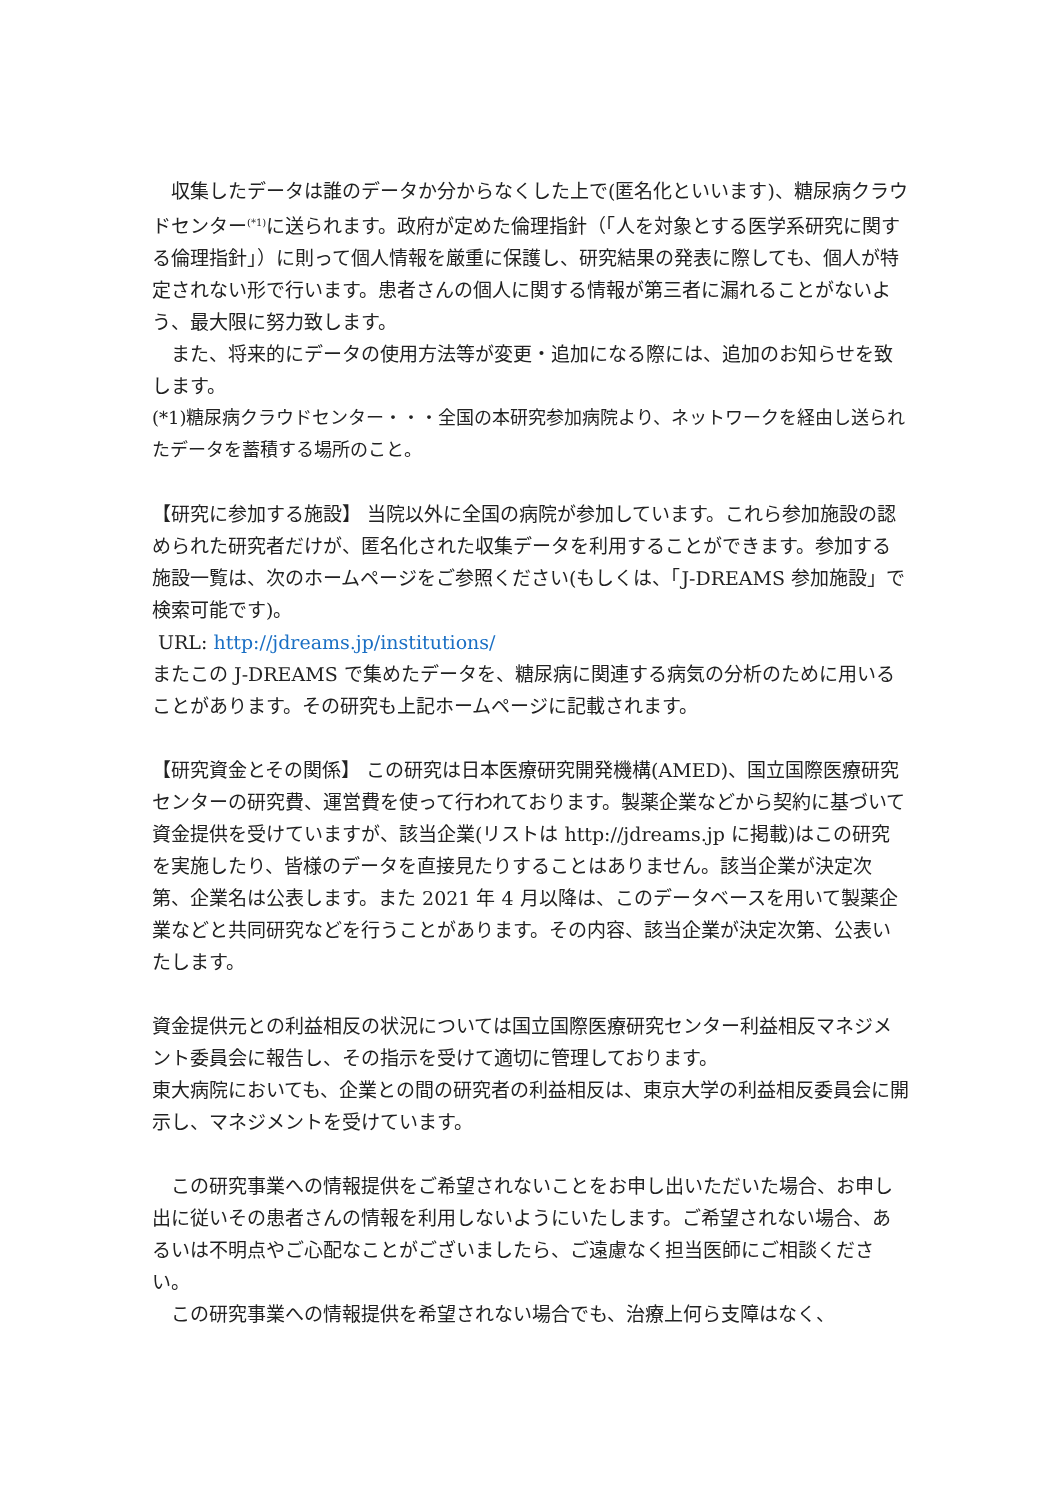収集したデータは誰のデータか分からなくした上で(匿名化といいます)、糖尿病クラウドセンター<sup>(*1)</sup>に送られます。政府が定めた倫理指針（「人を対象とする医学系研究に関する倫理指針」）に則って個人情報を厳重に保護し、研究結果の発表に際しても、個人が特定されない形で行います。患者さんの個人に関する情報が第三者に漏れることがないよう、最大限に努力致します。
　また、将来的にデータの使用方法等が変更・追加になる際には、追加のお知らせを致します。
(*1)糖尿病クラウドセンター・・・全国の本研究参加病院より、ネットワークを経由し送られたデータを蓄積する場所のこと。
【研究に参加する施設】 当院以外に全国の病院が参加しています。これら参加施設の認められた研究者だけが、匿名化された収集データを利用することができます。参加する施設一覧は、次のホームページをご参照ください(もしくは、「J-DREAMS 参加施設」で検索可能です)。
URL: http://jdreams.jp/institutions/
またこの J-DREAMS で集めたデータを、糖尿病に関連する病気の分析のために用いることがあります。その研究も上記ホームページに記載されます。
【研究資金とその関係】 この研究は日本医療研究開発機構(AMED)、国立国際医療研究センターの研究費、運営費を使って行われております。製薬企業などから契約に基づいて資金提供を受けていますが、該当企業(リストは http://jdreams.jp に掲載)はこの研究を実施したり、皆様のデータを直接見たりすることはありません。該当企業が決定次第、企業名は公表します。また 2021 年 4 月以降は、このデータベースを用いて製薬企業などと共同研究などを行うことがあります。その内容、該当企業が決定次第、公表いたします。
資金提供元との利益相反の状況については国立国際医療研究センター利益相反マネジメント委員会に報告し、その指示を受けて適切に管理しております。
東大病院においても、企業との間の研究者の利益相反は、東京大学の利益相反委員会に開示し、マネジメントを受けています。
　この研究事業への情報提供をご希望されないことをお申し出いただいた場合、お申し出に従いその患者さんの情報を利用しないようにいたします。ご希望されない場合、あるいは不明点やご心配なことがございましたら、ご遠慮なく担当医師にご相談ください。
　この研究事業への情報提供を希望されない場合でも、治療上何ら支障はなく、